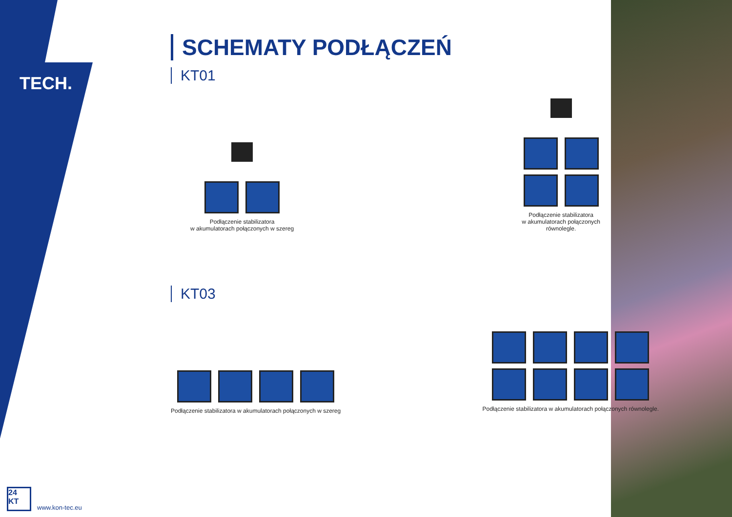TECH.
SCHEMATY PODŁĄCZEŃ
KT01
Podłączenie stabilizatora
w akumulatorach połączonych w szereg
Podłączenie stabilizatora
w akumulatorach połączonych
równolegle.
KT03
Podłączenie stabilizatora w akumulatorach połączonych w szereg
Podłączenie stabilizatora w akumulatorach połączonych równolegle.
24
KT
www.kon-tec.eu